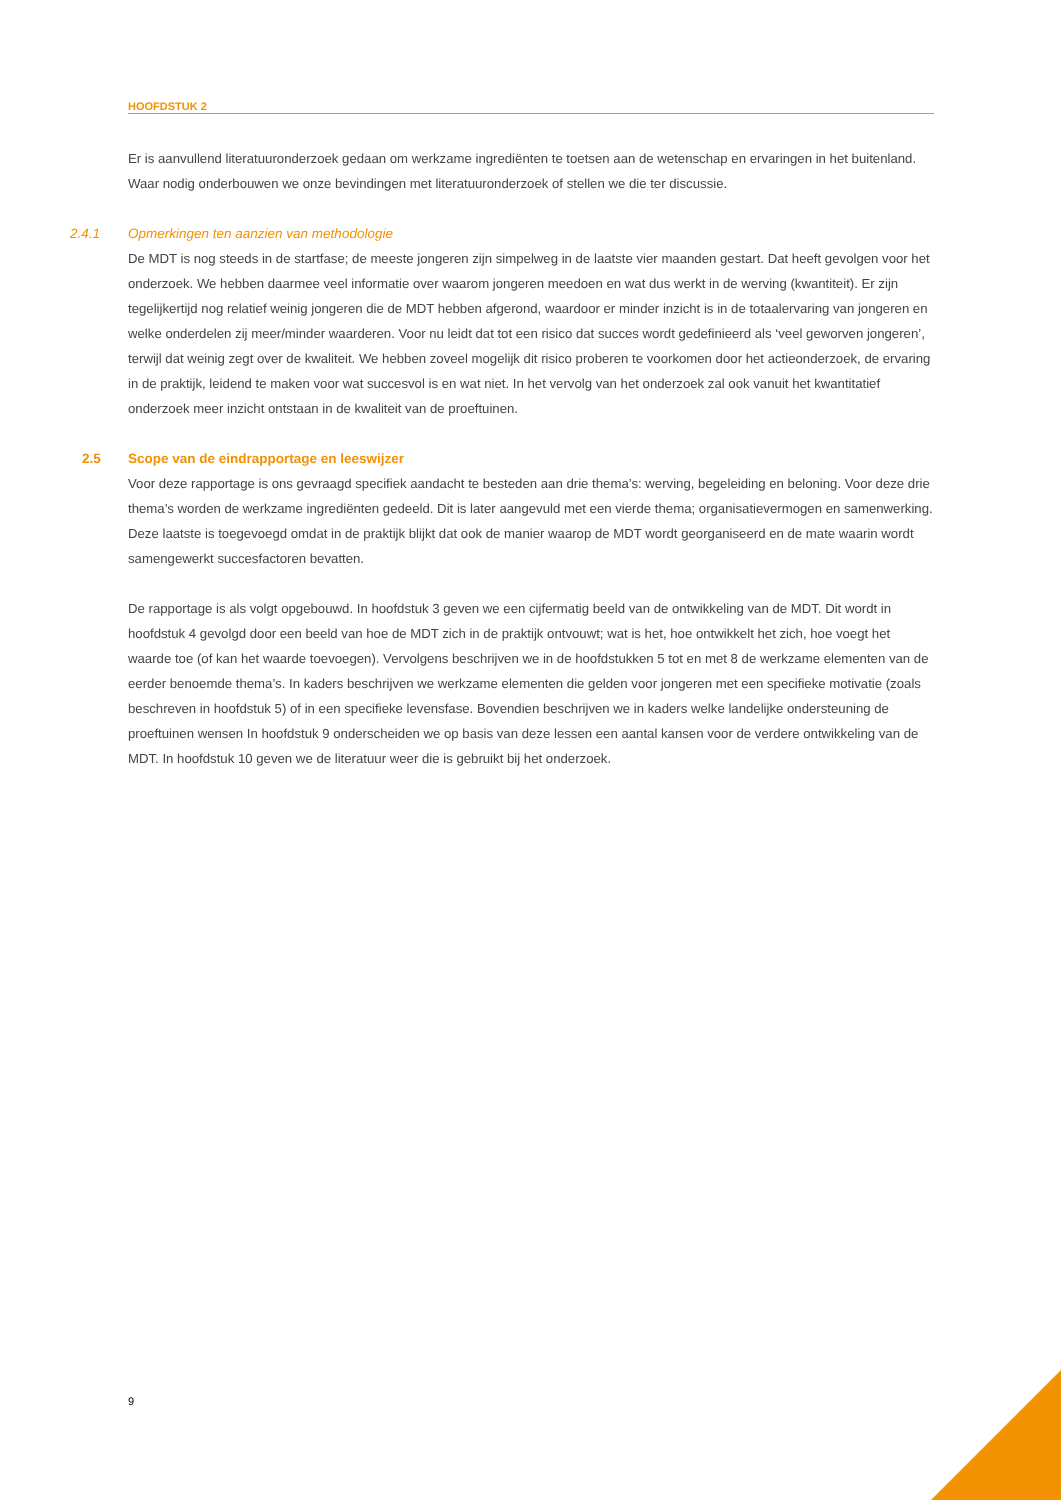HOOFDSTUK 2
Er is aanvullend literatuuronderzoek gedaan om werkzame ingrediënten te toetsen aan de wetenschap en ervaringen in het buitenland. Waar nodig onderbouwen we onze bevindingen met literatuuronderzoek of stellen we die ter discussie.
2.4.1 Opmerkingen ten aanzien van methodologie
De MDT is nog steeds in de startfase; de meeste jongeren zijn simpelweg in de laatste vier maanden gestart. Dat heeft gevolgen voor het onderzoek. We hebben daarmee veel informatie over waarom jongeren meedoen en wat dus werkt in de werving (kwantiteit). Er zijn tegelijkertijd nog relatief weinig jongeren die de MDT hebben afgerond, waardoor er minder inzicht is in de totaalervaring van jongeren en welke onderdelen zij meer/minder waarderen. Voor nu leidt dat tot een risico dat succes wordt gedefinieerd als ‘veel geworven jongeren’, terwijl dat weinig zegt over de kwaliteit. We hebben zoveel mogelijk dit risico proberen te voorkomen door het actieonderzoek, de ervaring in de praktijk, leidend te maken voor wat succesvol is en wat niet. In het vervolg van het onderzoek zal ook vanuit het kwantitatief onderzoek meer inzicht ontstaan in de kwaliteit van de proeftuinen.
2.5 Scope van de eindrapportage en leeswijzer
Voor deze rapportage is ons gevraagd specifiek aandacht te besteden aan drie thema’s: werving, begeleiding en beloning. Voor deze drie thema’s worden de werkzame ingrediënten gedeeld. Dit is later aangevuld met een vierde thema; organisatievermogen en samenwerking. Deze laatste is toegevoegd omdat in de praktijk blijkt dat ook de manier waarop de MDT wordt georganiseerd en de mate waarin wordt samengewerkt succesfactoren bevatten.
De rapportage is als volgt opgebouwd. In hoofdstuk 3 geven we een cijfermatig beeld van de ontwikkeling van de MDT. Dit wordt in hoofdstuk 4 gevolgd door een beeld van hoe de MDT zich in de praktijk ontvouwt; wat is het, hoe ontwikkelt het zich, hoe voegt het waarde toe (of kan het waarde toevoegen). Vervolgens beschrijven we in de hoofdstukken 5 tot en met 8 de werkzame elementen van de eerder benoemde thema’s. In kaders beschrijven we werkzame elementen die gelden voor jongeren met een specifieke motivatie (zoals beschreven in hoofdstuk 5) of in een specifieke levensfase. Bovendien beschrijven we in kaders welke landelijke ondersteuning de proeftuinen wensen In hoofdstuk 9 onderscheiden we op basis van deze lessen een aantal kansen voor de verdere ontwikkeling van de MDT. In hoofdstuk 10 geven we de literatuur weer die is gebruikt bij het onderzoek.
9